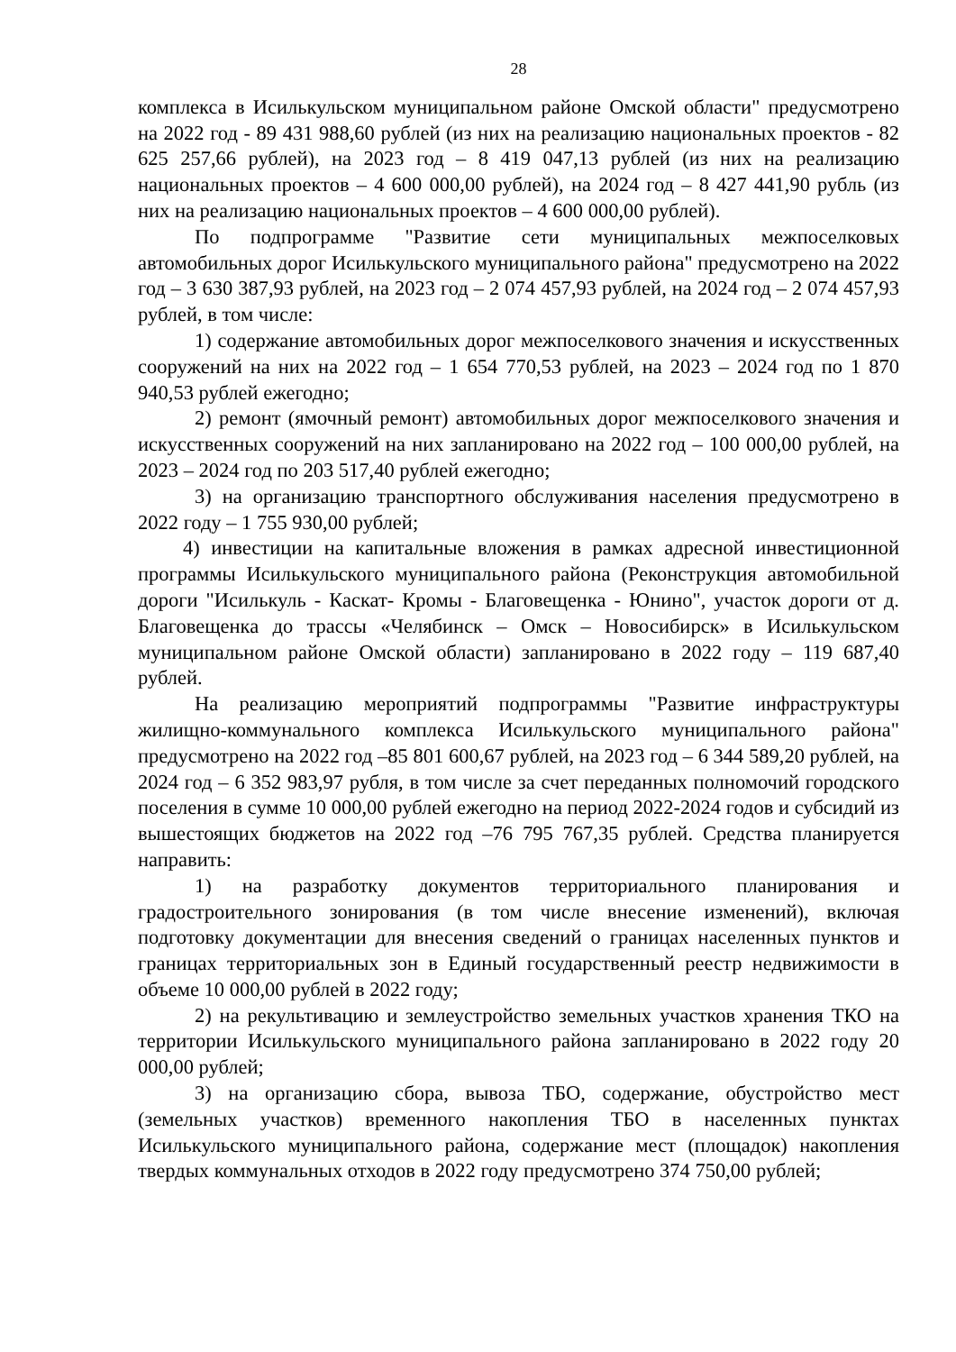28
комплекса в Исилькульском муниципальном районе Омской области" предусмотрено на 2022 год - 89 431 988,60 рублей (из них на реализацию национальных проектов - 82 625 257,66 рублей), на 2023 год – 8 419 047,13 рублей (из них на реализацию национальных проектов – 4 600 000,00 рублей), на 2024 год – 8 427 441,90 рубль (из них на реализацию национальных проектов – 4 600 000,00 рублей).
По подпрограмме "Развитие сети муниципальных межпоселковых автомобильных дорог Исилькульского муниципального района" предусмотрено на 2022 год – 3 630 387,93 рублей, на 2023 год – 2 074 457,93 рублей, на 2024 год – 2 074 457,93 рублей, в том числе:
1) содержание автомобильных дорог межпоселкового значения и искусственных сооружений на них на 2022 год – 1 654 770,53 рублей, на 2023 – 2024 год по 1 870 940,53 рублей ежегодно;
2) ремонт (ямочный ремонт) автомобильных дорог межпоселкового значения и искусственных сооружений на них запланировано на 2022 год – 100 000,00 рублей, на 2023 – 2024 год по 203 517,40 рублей ежегодно;
3) на организацию транспортного обслуживания населения предусмотрено в 2022 году – 1 755 930,00 рублей;
4) инвестиции на капитальные вложения в рамках адресной инвестиционной программы Исилькульского муниципального района (Реконструкция автомобильной дороги "Исилькуль - Каскат- Кромы - Благовещенка - Юнино", участок дороги от д. Благовещенка до трассы «Челябинск – Омск – Новосибирск» в Исилькульском муниципальном районе Омской области) запланировано в 2022 году – 119 687,40 рублей.
На реализацию мероприятий подпрограммы "Развитие инфраструктуры жилищно-коммунального комплекса Исилькульского муниципального района" предусмотрено на 2022 год –85 801 600,67 рублей, на 2023 год – 6 344 589,20 рублей, на 2024 год – 6 352 983,97 рубля, в том числе за счет переданных полномочий городского поселения в сумме 10 000,00 рублей ежегодно на период 2022-2024 годов и субсидий из вышестоящих бюджетов на 2022 год –76 795 767,35 рублей. Средства планируется направить:
1) на разработку документов территориального планирования и градостроительного зонирования (в том числе внесение изменений), включая подготовку документации для внесения сведений о границах населенных пунктов и границах территориальных зон в Единый государственный реестр недвижимости в объеме 10 000,00 рублей в 2022 году;
2) на рекультивацию и землеустройство земельных участков хранения ТКО на территории Исилькульского муниципального района запланировано в 2022 году 20 000,00 рублей;
3) на организацию сбора, вывоза ТБО, содержание, обустройство мест (земельных участков) временного накопления ТБО в населенных пунктах Исилькульского муниципального района, содержание мест (площадок) накопления твердых коммунальных отходов в 2022 году предусмотрено 374 750,00 рублей;